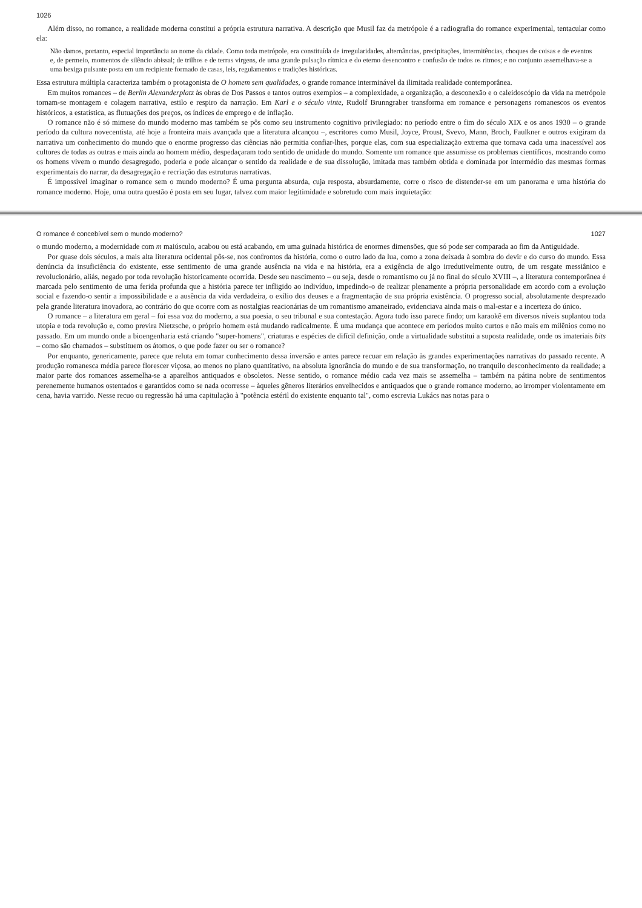1026
Além disso, no romance, a realidade moderna constitui a própria estrutura narrativa. A descrição que Musil faz da metrópole é a radiografia do romance experimental, tentacular como ela:
Não damos, portanto, especial importância ao nome da cidade. Como toda metrópole, era constituída de irregularidades, alternâncias, precipitações, intermitências, choques de coisas e de eventos e, de permeio, momentos de silêncio abissal; de trilhos e de terras virgens, de uma grande pulsação rítmica e do eterno desencontro e confusão de todos os ritmos; e no conjunto assemelhava-se a uma bexiga pulsante posta em um recipiente formado de casas, leis, regulamentos e tradições históricas.
Essa estrutura múltipla caracteriza também o protagonista de O homem sem qualidades, o grande romance interminável da ilimitada realidade contemporânea.
Em muitos romances – de Berlin Alexanderplatz às obras de Dos Passos e tantos outros exemplos – a complexidade, a organização, a desconexão e o caleidoscópio da vida na metrópole tornam-se montagem e colagem narrativa, estilo e respiro da narração. Em Karl e o século vinte, Rudolf Brunngraber transforma em romance e personagens romanescos os eventos históricos, a estatística, as flutuações dos preços, os índices de emprego e de inflação.
O romance não é só mimese do mundo moderno mas também se pôs como seu instrumento cognitivo privilegiado: no período entre o fim do século XIX e os anos 1930 – o grande período da cultura novecentista, até hoje a fronteira mais avançada que a literatura alcançou –, escritores como Musil, Joyce, Proust, Svevo, Mann, Broch, Faulkner e outros exigiram da narrativa um conhecimento do mundo que o enorme progresso das ciências não permitia confiar-lhes, porque elas, com sua especialização extrema que tornava cada uma inacessível aos cultores de todas as outras e mais ainda ao homem médio, despedaçaram todo sentido de unidade do mundo. Somente um romance que assumisse os problemas científicos, mostrando como os homens vivem o mundo desagregado, poderia e pode alcançar o sentido da realidade e de sua dissolução, imitada mas também obtida e dominada por intermédio das mesmas formas experimentais do narrar, da desagregação e recriação das estruturas narrativas.
É impossível imaginar o romance sem o mundo moderno? É uma pergunta absurda, cuja resposta, absurdamente, corre o risco de distender-se em um panorama e uma história do romance moderno. Hoje, uma outra questão é posta em seu lugar, talvez com maior legitimidade e sobretudo com mais inquietação:
O romance é concebível sem o mundo moderno? 1027
o mundo moderno, a modernidade com m maiúsculo, acabou ou está acabando, em uma guinada histórica de enormes dimensões, que só pode ser comparada ao fim da Antiguidade.
Por quase dois séculos, a mais alta literatura ocidental pôs-se, nos confrontos da história, como o outro lado da lua, como a zona deixada à sombra do devir e do curso do mundo. Essa denúncia da insuficiência do existente, esse sentimento de uma grande ausência na vida e na história, era a exigência de algo irredutivelmente outro, de um resgate messiânico e revolucionário, aliás, negado por toda revolução historicamente ocorrida. Desde seu nascimento – ou seja, desde o romantismo ou já no final do século XVIII –, a literatura contemporânea é marcada pelo sentimento de uma ferida profunda que a história parece ter infligido ao indivíduo, impedindo-o de realizar plenamente a própria personalidade em acordo com a evolução social e fazendo-o sentir a impossibilidade e a ausência da vida verdadeira, o exílio dos deuses e a fragmentação de sua própria existência. O progresso social, absolutamente desprezado pela grande literatura inovadora, ao contrário do que ocorre com as nostalgias reacionárias de um romantismo amaneirado, evidenciava ainda mais o mal-estar e a incerteza do único.
O romance – a literatura em geral – foi essa voz do moderno, a sua poesia, o seu tribunal e sua contestação. Agora tudo isso parece findo; um karaokê em diversos níveis suplantou toda utopia e toda revolução e, como previra Nietzsche, o próprio homem está mudando radicalmente. É uma mudança que acontece em períodos muito curtos e não mais em milênios como no passado. Em um mundo onde a bioengenharia está criando "super-homens", criaturas e espécies de difícil definição, onde a virtualidade substitui a suposta realidade, onde os imateriais bits – como são chamados – substituem os átomos, o que pode fazer ou ser o romance?
Por enquanto, genericamente, parece que reluta em tomar conhecimento dessa inversão e antes parece recuar em relação às grandes experimentações narrativas do passado recente. A produção romanesca média parece florescer viçosa, ao menos no plano quantitativo, na absoluta ignorância do mundo e de sua transformação, no tranquilo desconhecimento da realidade; a maior parte dos romances assemelha-se a aparelhos antiquados e obsoletos. Nesse sentido, o romance médio cada vez mais se assemelha – também na pátina nobre de sentimentos perenemente humanos ostentados e garantidos como se nada ocorresse – àqueles gêneros literários envelhecidos e antiquados que o grande romance moderno, ao irromper violentamente em cena, havia varrido. Nesse recuo ou regressão há uma capitulação à "potência estéril do existente enquanto tal", como escrevia Lukács nas notas para o